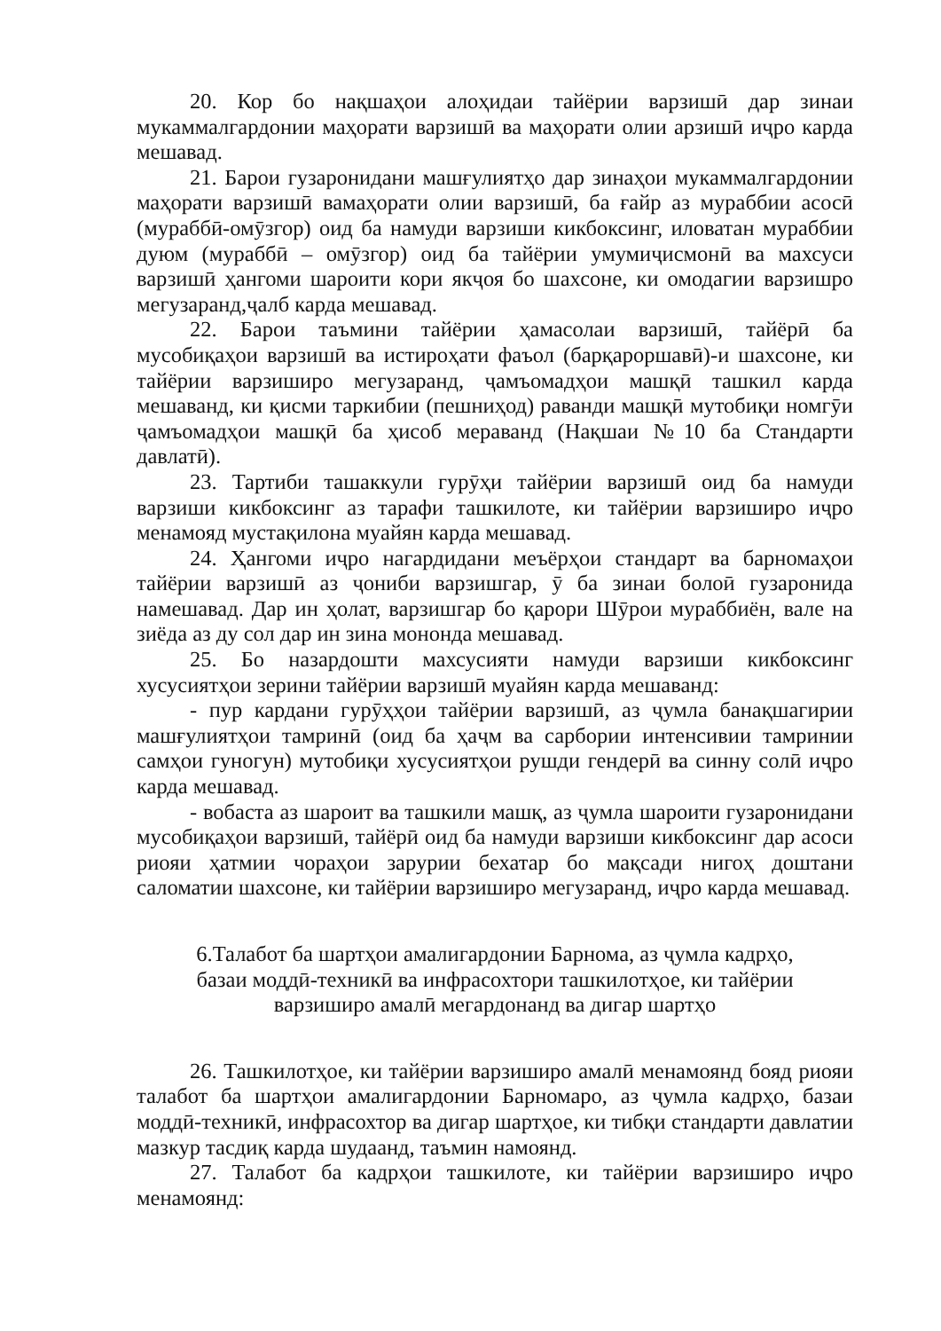20. Кор бо нақшаҳои алоҳидаи тайёрии варзишӣ дар зинаи мукаммалгардонии маҳорати варзишӣ ва маҳорати олии арзишӣ иҷро карда мешавад.
21. Барои гузаронидани машғулиятҳо дар зинаҳои мукаммалгардонии маҳорати варзишӣ вамаҳорати олии варзишӣ, ба ғайр аз мураббии асосӣ (мураббӣ-омӯзгор) оид ба намуди варзиши кикбоксинг, иловатан мураббии дуюм (мураббӣ – омӯзгор) оид ба тайёрии умумиҷисмонӣ ва махсуси варзишӣ ҳангоми шароити кори якҷоя бо шахсоне, ки омодагии варзишро мегузаранд,ҷалб карда мешавад.
22. Барои таъмини тайёрии ҳамасолаи варзишӣ, тайёрӣ ба мусобиқаҳои варзишӣ ва истироҳати фаъол (барқароршавӣ)-и шахсоне, ки тайёрии варзиширо мегузаранд, ҷамъомадҳои машқӣ ташкил карда мешаванд, ки қисми таркибии (пешниҳод) раванди машқӣ мутобиқи номгӯи ҷамъомадҳои машқӣ ба ҳисоб мераванд (Нақшаи №10 ба Стандарти давлатӣ).
23. Тартиби ташаккули гурӯҳи тайёрии варзишӣ оид ба намуди варзиши кикбоксинг аз тарафи ташкилоте, ки тайёрии варзиширо иҷро менамояд мустақилона муайян карда мешавад.
24. Ҳангоми иҷро нагардидани меъёрҳои стандарт ва барномаҳои тайёрии варзишӣ аз ҷониби варзишгар, ӯ ба зинаи болоӣ гузаронида намешавад. Дар ин ҳолат, варзишгар бо қарори Шӯрои мураббиён, вале на зиёда аз ду сол дар ин зина мононда мешавад.
25. Бо назардошти махсусияти намуди варзиши кикбоксинг хусусиятҳои зерини тайёрии варзишӣ муайян карда мешаванд:
- пур кардани гурӯҳҳои тайёрии варзишӣ, аз ҷумла банақшагирии машғулиятҳои тамринӣ (оид ба ҳаҷм ва сарбории интенсивии тамринии самҳои гуногун) мутобиқи хусусиятҳои рушди гендерӣ ва синну солӣ иҷро карда мешавад.
- вобаста аз шароит ва ташкили машқ, аз ҷумла шароити гузаронидани мусобиқаҳои варзишӣ, тайёрӣ оид ба намуди варзиши кикбоксинг дар асоси риояи ҳатмии чораҳои зарурии бехатар бо мақсади нигоҳ доштани саломатии шахсоне, ки тайёрии варзиширо мегузаранд, иҷро карда мешавад.
6.Талабот ба шартҳои амалигардонии Барнома, аз ҷумла кадрҳо,
базаи моддӣ-техникӣ ва инфрасохтори ташкилотҳое, ки тайёрии
варзиширо амалӣ мегардонанд ва дигар шартҳо
26. Ташкилотҳое, ки тайёрии варзиширо амалӣ менамоянд бояд риояи талабот ба шартҳои амалигардонии Барномаро, аз ҷумла кадрҳо, базаи моддӣ-техникӣ, инфрасохтор ва дигар шартҳое, ки тибқи стандарти давлатии мазкур тасдиқ карда шудаанд, таъмин намоянд.
27. Талабот ба кадрҳои ташкилоте, ки тайёрии варзиширо иҷро менамоянд: